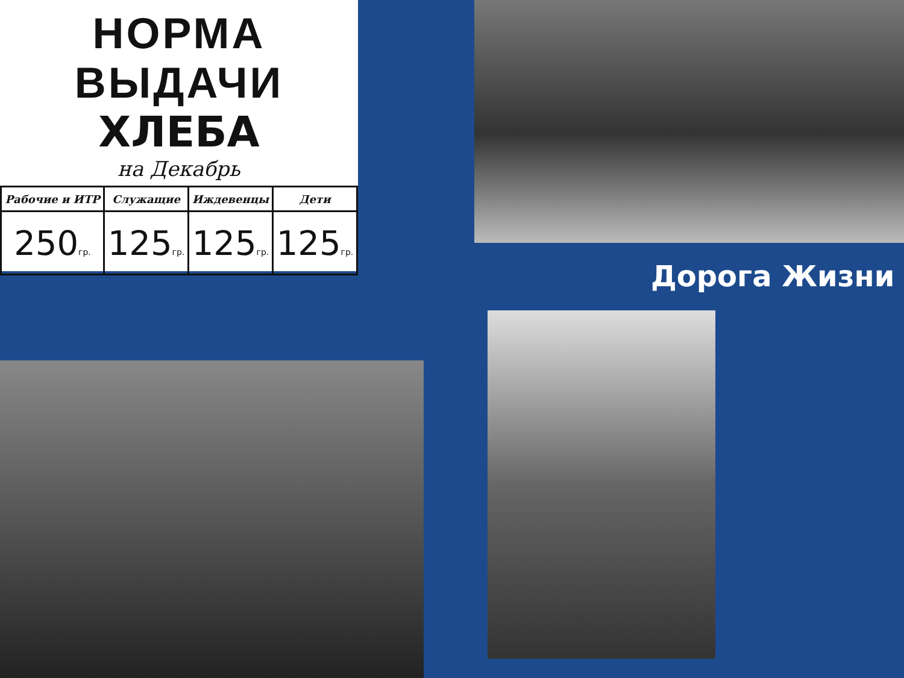НОРМА ВЫДАЧИ
ХЛЕБА
на Декабрь
| Рабочие и ИТР | Служащие | Иждевенцы | Дети |
| --- | --- | --- | --- |
| 250 гр. | 125 гр. | 125 гр. | 125 гр. |
Дорога Жизни